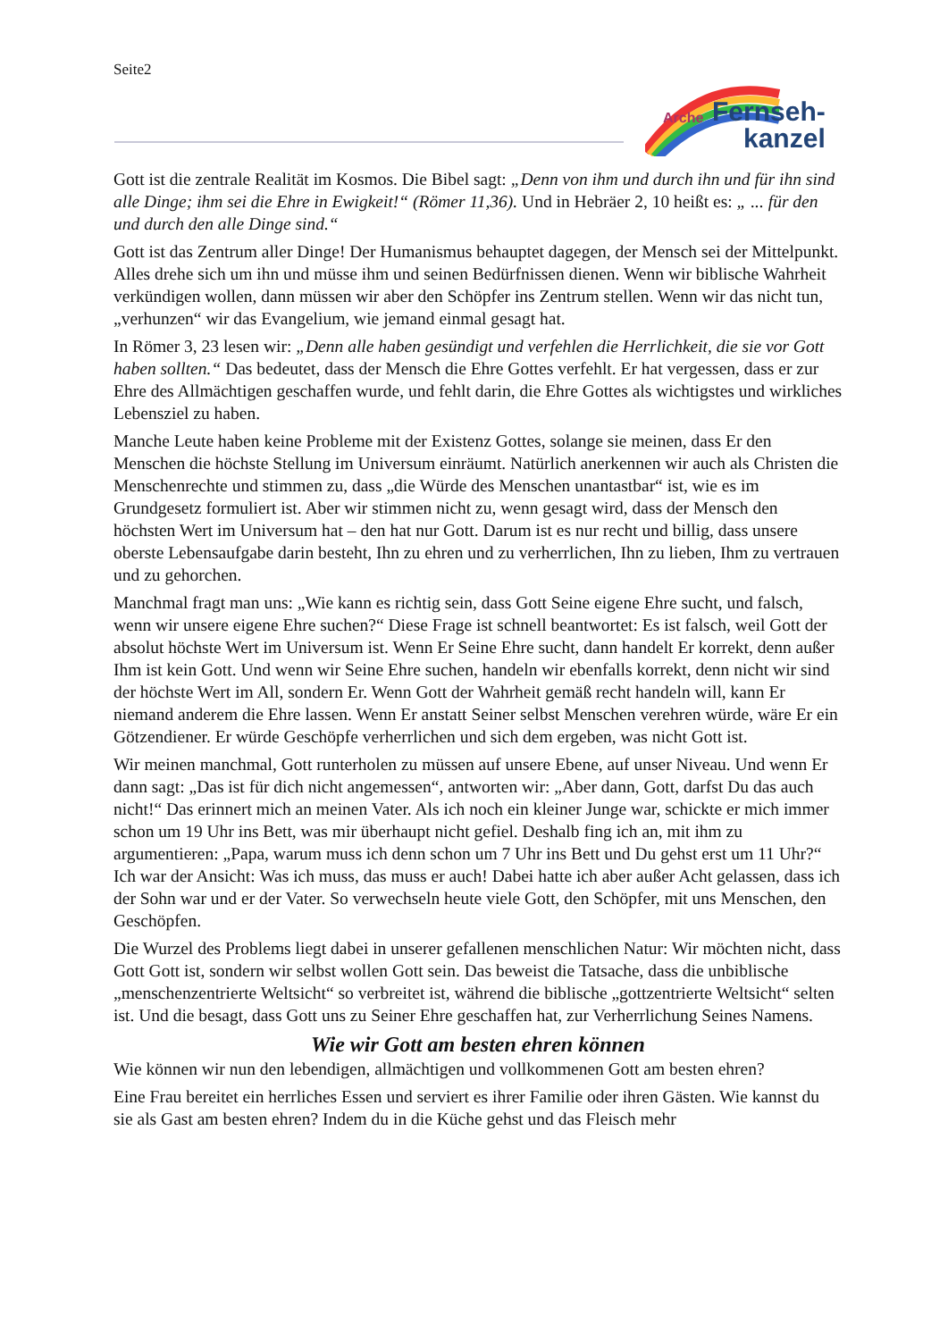Seite2
Arche
Fernseh-
kanzel
Gott ist die zentrale Realität im Kosmos. Die Bibel sagt: „Denn von ihm und durch ihn und für ihn sind alle Dinge; ihm sei die Ehre in Ewigkeit!“ (Römer 11,36). Und in Hebräer 2, 10 heißt es: „ ... für den und durch den alle Dinge sind.“
Gott ist das Zentrum aller Dinge! Der Humanismus behauptet dagegen, der Mensch sei der Mittelpunkt. Alles drehe sich um ihn und müsse ihm und seinen Bedürfnissen dienen. Wenn wir biblische Wahrheit verkündigen wollen, dann müssen wir aber den Schöpfer ins Zentrum stellen. Wenn wir das nicht tun, „verhunzen“ wir das Evangelium, wie jemand einmal gesagt hat.
In Römer 3, 23 lesen wir: „Denn alle haben gesündigt und verfehlen die Herrlichkeit, die sie vor Gott haben sollten.“ Das bedeutet, dass der Mensch die Ehre Gottes verfehlt. Er hat vergessen, dass er zur Ehre des Allmächtigen geschaffen wurde, und fehlt darin, die Ehre Gottes als wichtigstes und wirkliches Lebensziel zu haben.
Manche Leute haben keine Probleme mit der Existenz Gottes, solange sie meinen, dass Er den Menschen die höchste Stellung im Universum einräumt. Natürlich anerkennen wir auch als Christen die Menschenrechte und stimmen zu, dass „die Würde des Menschen unantastbar“ ist, wie es im Grundgesetz formuliert ist. Aber wir stimmen nicht zu, wenn gesagt wird, dass der Mensch den höchsten Wert im Universum hat – den hat nur Gott. Darum ist es nur recht und billig, dass unsere oberste Lebensaufgabe darin besteht, Ihn zu ehren und zu verherrlichen, Ihn zu lieben, Ihm zu vertrauen und zu gehorchen.
Manchmal fragt man uns: „Wie kann es richtig sein, dass Gott Seine eigene Ehre sucht, und falsch, wenn wir unsere eigene Ehre suchen?“ Diese Frage ist schnell beantwortet: Es ist falsch, weil Gott der absolut höchste Wert im Universum ist. Wenn Er Seine Ehre sucht, dann handelt Er korrekt, denn außer Ihm ist kein Gott. Und wenn wir Seine Ehre suchen, handeln wir ebenfalls korrekt, denn nicht wir sind der höchste Wert im All, sondern Er. Wenn Gott der Wahrheit gemäß recht handeln will, kann Er niemand anderem die Ehre lassen. Wenn Er anstatt Seiner selbst Menschen verehren würde, wäre Er ein Götzendiener. Er würde Geschöpfe verherrlichen und sich dem ergeben, was nicht Gott ist.
Wir meinen manchmal, Gott runterholen zu müssen auf unsere Ebene, auf unser Niveau. Und wenn Er dann sagt: „Das ist für dich nicht angemessen“, antworten wir: „Aber dann, Gott, darfst Du das auch nicht!“ Das erinnert mich an meinen Vater. Als ich noch ein kleiner Junge war, schickte er mich immer schon um 19 Uhr ins Bett, was mir überhaupt nicht gefiel. Deshalb fing ich an, mit ihm zu argumentieren: „Papa, warum muss ich denn schon um 7 Uhr ins Bett und Du gehst erst um 11 Uhr?“ Ich war der Ansicht: Was ich muss, das muss er auch! Dabei hatte ich aber außer Acht gelassen, dass ich der Sohn war und er der Vater. So verwechseln heute viele Gott, den Schöpfer, mit uns Menschen, den Geschöpfen.
Die Wurzel des Problems liegt dabei in unserer gefallenen menschlichen Natur: Wir möchten nicht, dass Gott Gott ist, sondern wir selbst wollen Gott sein. Das beweist die Tatsache, dass die unbiblische „menschenzentrierte Weltsicht“ so verbreitet ist, während die biblische „gottzentrierte Weltsicht“ selten ist. Und die besagt, dass Gott uns zu Seiner Ehre geschaffen hat, zur Verherrlichung Seines Namens.
Wie wir Gott am besten ehren können
Wie können wir nun den lebendigen, allmächtigen und vollkommenen Gott am besten ehren?
Eine Frau bereitet ein herrliches Essen und serviert es ihrer Familie oder ihren Gästen. Wie kannst du sie als Gast am besten ehren? Indem du in die Küche gehst und das Fleisch mehr